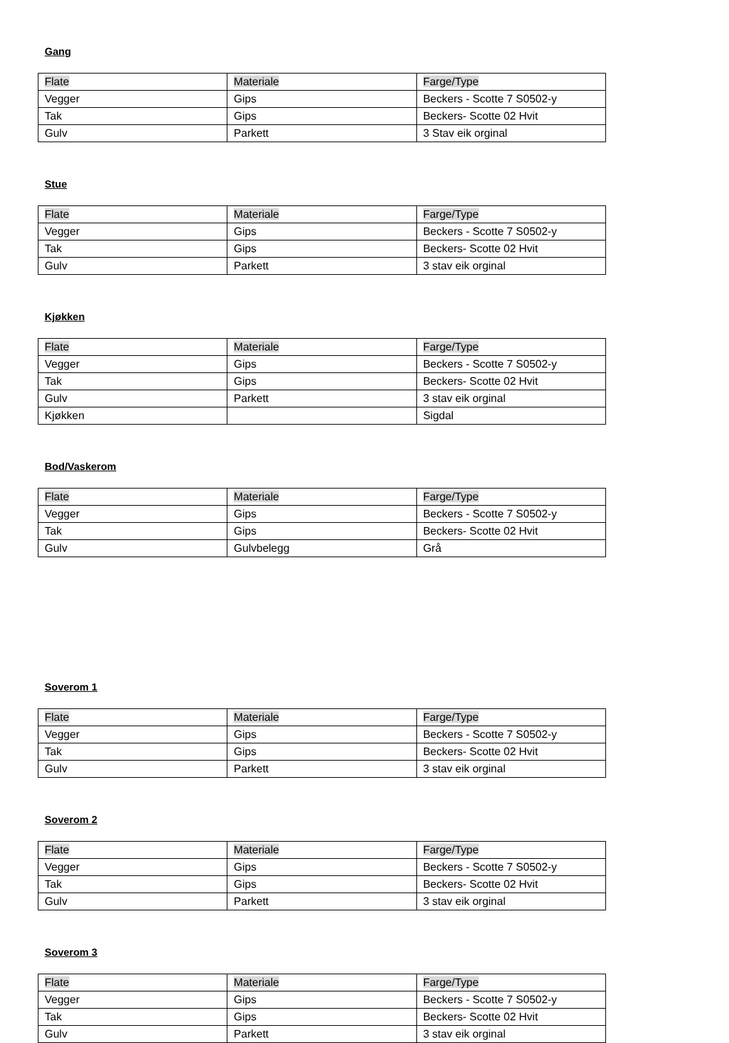Gang
| Flate | Materiale | Farge/Type |
| Vegger | Gips | Beckers - Scotte 7 S0502-y |
| Tak | Gips | Beckers- Scotte 02 Hvit |
| Gulv | Parkett | 3 Stav eik orginal |
Stue
| Flate | Materiale | Farge/Type |
| Vegger | Gips | Beckers - Scotte 7 S0502-y |
| Tak | Gips | Beckers- Scotte 02 Hvit |
| Gulv | Parkett | 3 stav eik orginal |
Kjøkken
| Flate | Materiale | Farge/Type |
| Vegger | Gips | Beckers - Scotte 7 S0502-y |
| Tak | Gips | Beckers- Scotte 02 Hvit |
| Gulv | Parkett | 3 stav eik orginal |
| Kjøkken | | Sigdal |
Bod/Vaskerom
| Flate | Materiale | Farge/Type |
| Vegger | Gips | Beckers - Scotte 7 S0502-y |
| Tak | Gips | Beckers- Scotte 02 Hvit |
| Gulv | Gulvbelegg | Grå |
Soverom 1
| Flate | Materiale | Farge/Type |
| Vegger | Gips | Beckers - Scotte 7 S0502-y |
| Tak | Gips | Beckers- Scotte 02 Hvit |
| Gulv | Parkett | 3 stav eik orginal |
Soverom 2
| Flate | Materiale | Farge/Type |
| Vegger | Gips | Beckers - Scotte 7 S0502-y |
| Tak | Gips | Beckers- Scotte 02 Hvit |
| Gulv | Parkett | 3 stav eik orginal |
Soverom 3
| Flate | Materiale | Farge/Type |
| Vegger | Gips | Beckers - Scotte 7 S0502-y |
| Tak | Gips | Beckers- Scotte 02 Hvit |
| Gulv | Parkett | 3 stav eik orginal |